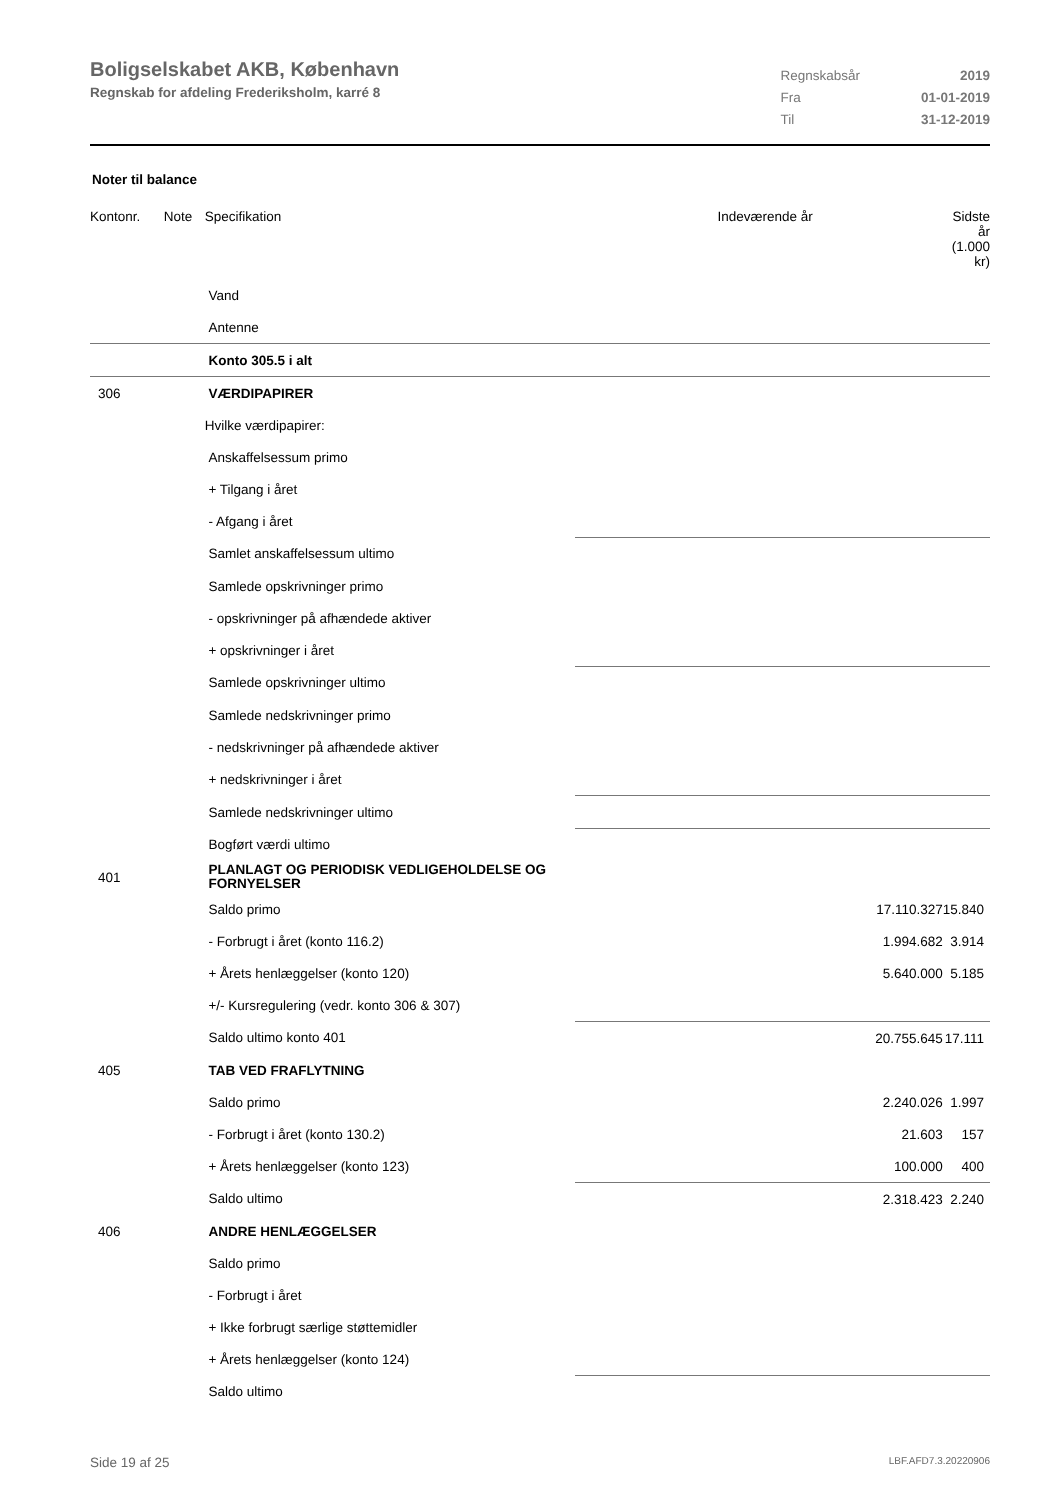Boligselskabet AKB, København
Regnskab for afdeling Frederiksholm, karré 8
| Regnskabsår | 2019 |
| Fra | 01-01-2019 |
| Til | 31-12-2019 |
Noter til balance
| Kontonr. | Note | Specifikation | Indeværende år | Sidste år (1.000 kr) |
| --- | --- | --- | --- | --- |
| | | Vand | | |
| | | Antenne | | |
| | | Konto 305.5 i alt | | |
| 306 | | VÆRDIPAPIRER | | |
| | | Hvilke værdipapirer: | | |
| | | Anskaffelsessum primo | | |
| | | + Tilgang i året | | |
| | | - Afgang i året | | |
| | | Samlet anskaffelsessum ultimo | | |
| | | Samlede opskrivninger primo | | |
| | | - opskrivninger på afhændede aktiver | | |
| | | + opskrivninger i året | | |
| | | Samlede opskrivninger ultimo | | |
| | | Samlede nedskrivninger primo | | |
| | | - nedskrivninger på afhændede aktiver | | |
| | | + nedskrivninger i året | | |
| | | Samlede nedskrivninger ultimo | | |
| | | Bogført værdi ultimo | | |
| 401 | | PLANLAGT OG PERIODISK VEDLIGEHOLDELSE OG FORNYELSER | | |
| | | Saldo primo | 17.110.327 | 15.840 |
| | | - Forbrugt i året (konto 116.2) | 1.994.682 | 3.914 |
| | | + Årets henlæggelser (konto 120) | 5.640.000 | 5.185 |
| | | +/- Kursregulering (vedr. konto 306 & 307) | | |
| | | Saldo ultimo konto 401 | 20.755.645 | 17.111 |
| 405 | | TAB VED FRAFLYTNING | | |
| | | Saldo primo | 2.240.026 | 1.997 |
| | | - Forbrugt i året (konto 130.2) | 21.603 | 157 |
| | | + Årets henlæggelser (konto 123) | 100.000 | 400 |
| | | Saldo ultimo | 2.318.423 | 2.240 |
| 406 | | ANDRE HENLÆGGELSER | | |
| | | Saldo primo | | |
| | | - Forbrugt i året | | |
| | | + Ikke forbrugt særlige støttemidler | | |
| | | + Årets henlæggelser (konto 124) | | |
| | | Saldo ultimo | | |
Side 19 af 25 LBF.AFD7.3.20220906